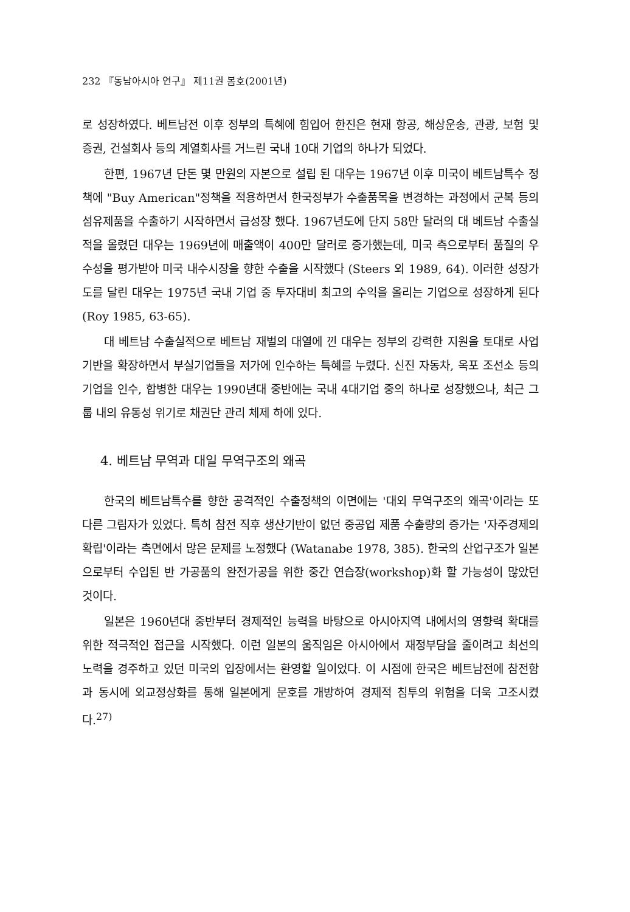232 『동남아시아 연구』 제11권 봄호(2001년)
로 성장하였다. 베트남전 이후 정부의 특혜에 힘입어 한진은 현재 항공, 해상운송, 관광, 보험 및 증권, 건설회사 등의 계열회사를 거느린 국내 10대 기업의 하나가 되었다.
한편, 1967년 단돈 몇 만원의 자본으로 설립 된 대우는 1967년 이후 미국이 베트남특수 정책에 "Buy American"정책을 적용하면서 한국정부가 수출품목을 변경하는 과정에서 군복 등의 섬유제품을 수출하기 시작하면서 급성장 했다. 1967년도에 단지 58만 달러의 대 베트남 수출실적을 올렸던 대우는 1969년에 매출액이 400만 달러로 증가했는데, 미국 측으로부터 품질의 우수성을 평가받아 미국 내수시장을 향한 수출을 시작했다 (Steers 외 1989, 64). 이러한 성장가도를 달린 대우는 1975년 국내 기업 중 투자대비 최고의 수익을 올리는 기업으로 성장하게 된다 (Roy 1985, 63-65).
대 베트남 수출실적으로 베트남 재벌의 대열에 낀 대우는 정부의 강력한 지원을 토대로 사업기반을 확장하면서 부실기업들을 저가에 인수하는 특혜를 누렸다. 신진 자동차, 옥포 조선소 등의 기업을 인수, 합병한 대우는 1990년대 중반에는 국내 4대기업 중의 하나로 성장했으나, 최근 그룹 내의 유동성 위기로 채권단 관리 체제 하에 있다.
4. 베트남 무역과 대일 무역구조의 왜곡
한국의 베트남특수를 향한 공격적인 수출정책의 이면에는 '대외 무역구조의 왜곡'이라는 또 다른 그림자가 있었다. 특히 참전 직후 생산기반이 없던 중공업 제품 수출량의 증가는 '자주경제의 확립'이라는 측면에서 많은 문제를 노정했다 (Watanabe 1978, 385). 한국의 산업구조가 일본으로부터 수입된 반 가공품의 완전가공을 위한 중간 연습장(workshop)화 할 가능성이 많았던 것이다.
일본은 1960년대 중반부터 경제적인 능력을 바탕으로 아시아지역 내에서의 영향력 확대를 위한 적극적인 접근을 시작했다. 이런 일본의 움직임은 아시아에서 재정부담을 줄이려고 최선의 노력을 경주하고 있던 미국의 입장에서는 환영할 일이었다. 이 시점에 한국은 베트남전에 참전함과 동시에 외교정상화를 통해 일본에게 문호를 개방하여 경제적 침투의 위험을 더욱 고조시켰다.<sup>27)</sup>